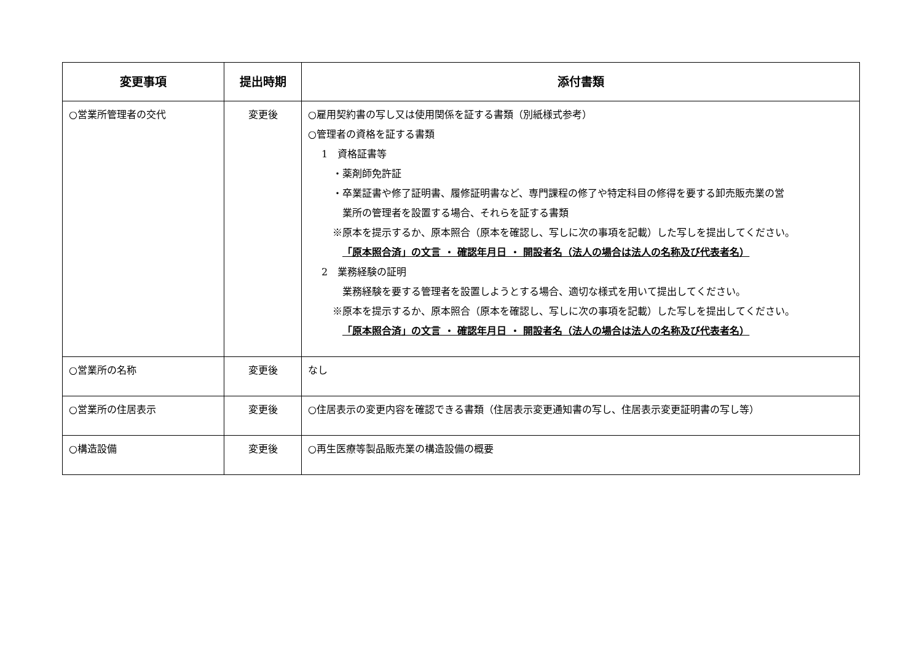| 変更事項 | 提出時期 | 添付書類 |
| --- | --- | --- |
| ○営業所管理者の交代 | 変更後 | ○雇用契約書の写し又は使用関係を証する書類（別紙様式参考） ○管理者の資格を証する書類 1 資格証書等 ・薬剤師免許証 ・卒業証書や修了証明書、履修証明書など、専門課程の修了や特定科目の修得を要する卸売販売業の営 業所の管理者を設置する場合、それらを証する書類 ※原本を提示するか、原本照合（原本を確認し、写しに次の事項を記載）した写しを提出してください。 「原本照合済」の文言 ・ 確認年月日 ・ 開設者名（法人の場合は法人の名称及び代表者名） 2 業務経験の証明 業務経験を要する管理者を設置しようとする場合、適切な様式を用いて提出してください。 ※原本を提示するか、原本照合（原本を確認し、写しに次の事項を記載）した写しを提出してください。 「原本照合済」の文言 ・ 確認年月日 ・ 開設者名（法人の場合は法人の名称及び代表者名） |
| ○営業所の名称 | 変更後 | なし |
| ○営業所の住居表示 | 変更後 | ○住居表示の変更内容を確認できる書類（住居表示変更通知書の写し、住居表示変更証明書の写し等） |
| ○構造設備 | 変更後 | ○再生医療等製品販売業の構造設備の概要 |